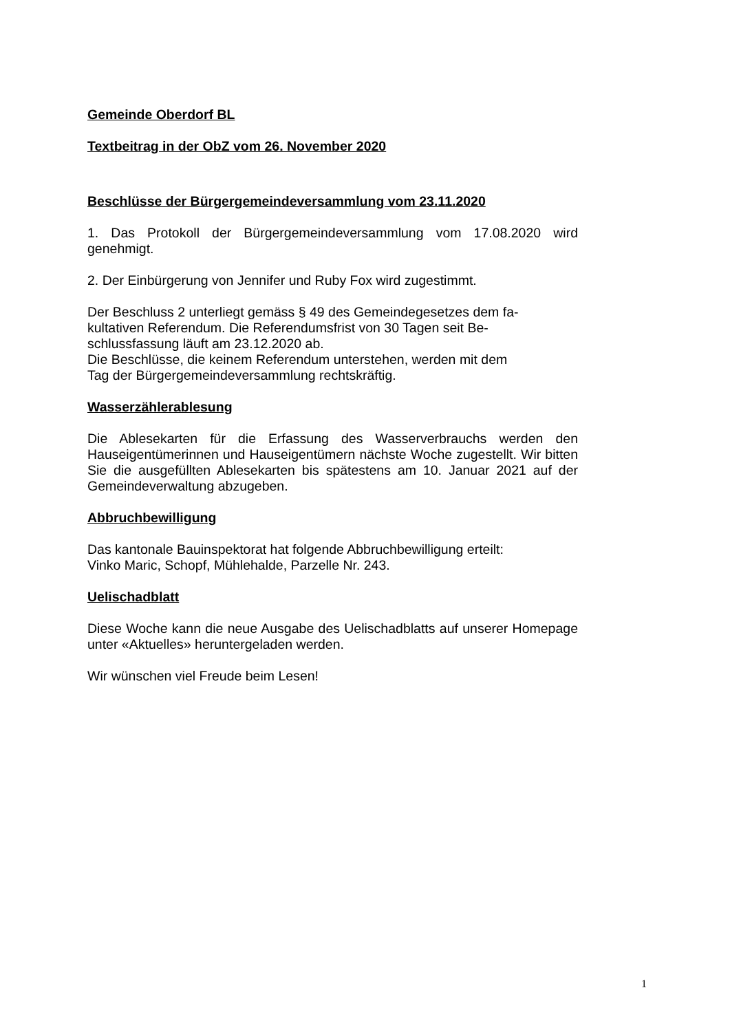Gemeinde Oberdorf BL
Textbeitrag in der ObZ vom 26. November 2020
Beschlüsse der Bürgergemeindeversammlung vom 23.11.2020
1. Das Protokoll der Bürgergemeindeversammlung vom 17.08.2020 wird genehmigt.
2. Der Einbürgerung von Jennifer und Ruby Fox wird zugestimmt.
Der Beschluss 2 unterliegt gemäss § 49 des Gemeindegesetzes dem fa-
kultativen Referendum. Die Referendumsfrist von 30 Tagen seit Be-
schlussfassung läuft am 23.12.2020 ab.
Die Beschlüsse, die keinem Referendum unterstehen, werden mit dem
Tag der Bürgergemeindeversammlung rechtskräftig.
Wasserzählerablesung
Die Ablesekarten für die Erfassung des Wasserverbrauchs werden den Hauseigentümerinnen und Hauseigentümern nächste Woche zugestellt. Wir bitten Sie die ausgefüllten Ablesekarten bis spätestens am 10. Januar 2021 auf der Gemeindeverwaltung abzugeben.
Abbruchbewilligung
Das kantonale Bauinspektorat hat folgende Abbruchbewilligung erteilt:
Vinko Maric, Schopf, Mühlehalde, Parzelle Nr. 243.
Uelischadblatt
Diese Woche kann die neue Ausgabe des Uelischadblatts auf unserer Homepage unter «Aktuelles» heruntergeladen werden.
Wir wünschen viel Freude beim Lesen!
1